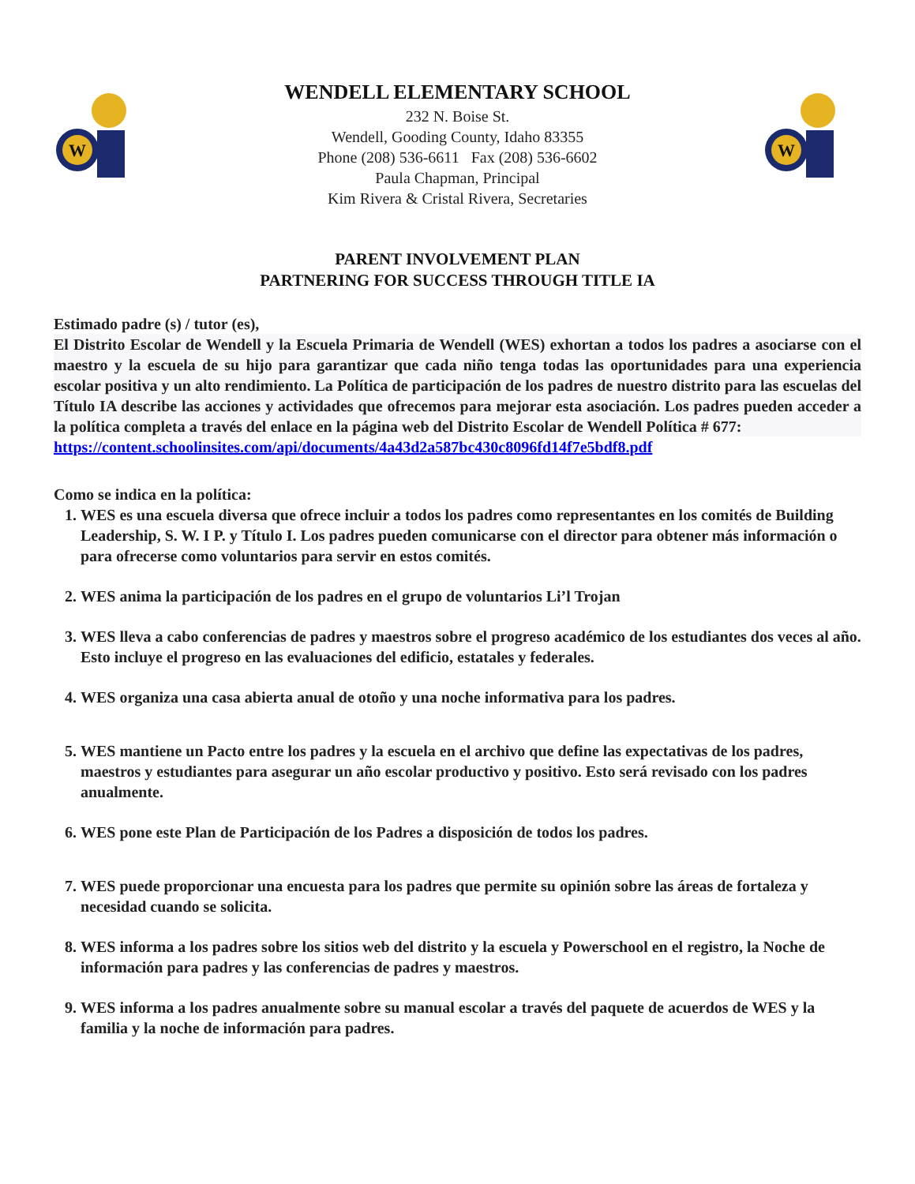W
WENDELL ELEMENTARY SCHOOL
232 N. Boise St.
Wendell, Gooding County, Idaho 83355
Phone (208) 536-6611 Fax (208) 536-6602
Paula Chapman, Principal
Kim Rivera & Cristal Rivera, Secretaries
W
PARENT INVOLVEMENT PLAN
PARTNERING FOR SUCCESS THROUGH TITLE IA
Estimado padre (s) / tutor (es),
El Distrito Escolar de Wendell y la Escuela Primaria de Wendell (WES) exhortan a todos los padres a asociarse con el maestro y la escuela de su hijo para garantizar que cada niño tenga todas las oportunidades para una experiencia escolar positiva y un alto rendimiento. La Política de participación de los padres de nuestro distrito para las escuelas del Título IA describe las acciones y actividades que ofrecemos para mejorar esta asociación. Los padres pueden acceder a la política completa a través del enlace en la página web del Distrito Escolar de Wendell Política # 677:
https://content.schoolinsites.com/api/documents/4a43d2a587bc430c8096fd14f7e5bdf8.pdf
Como se indica en la política:
1. WES es una escuela diversa que ofrece incluir a todos los padres como representantes en los comités de Building Leadership, S. W. I P. y Título I. Los padres pueden comunicarse con el director para obtener más información o para ofrecerse como voluntarios para servir en estos comités.
2. WES anima la participación de los padres en el grupo de voluntarios Li’l Trojan
3. WES lleva a cabo conferencias de padres y maestros sobre el progreso académico de los estudiantes dos veces al año. Esto incluye el progreso en las evaluaciones del edificio, estatales y federales.
4. WES organiza una casa abierta anual de otoño y una noche informativa para los padres.
5. WES mantiene un Pacto entre los padres y la escuela en el archivo que define las expectativas de los padres, maestros y estudiantes para asegurar un año escolar productivo y positivo. Esto será revisado con los padres anualmente.
6. WES pone este Plan de Participación de los Padres a disposición de todos los padres.
7. WES puede proporcionar una encuesta para los padres que permite su opinión sobre las áreas de fortaleza y necesidad cuando se solicita.
8. WES informa a los padres sobre los sitios web del distrito y la escuela y Powerschool en el registro, la Noche de información para padres y las conferencias de padres y maestros.
9. WES informa a los padres anualmente sobre su manual escolar a través del paquete de acuerdos de WES y la familia y la noche de información para padres.